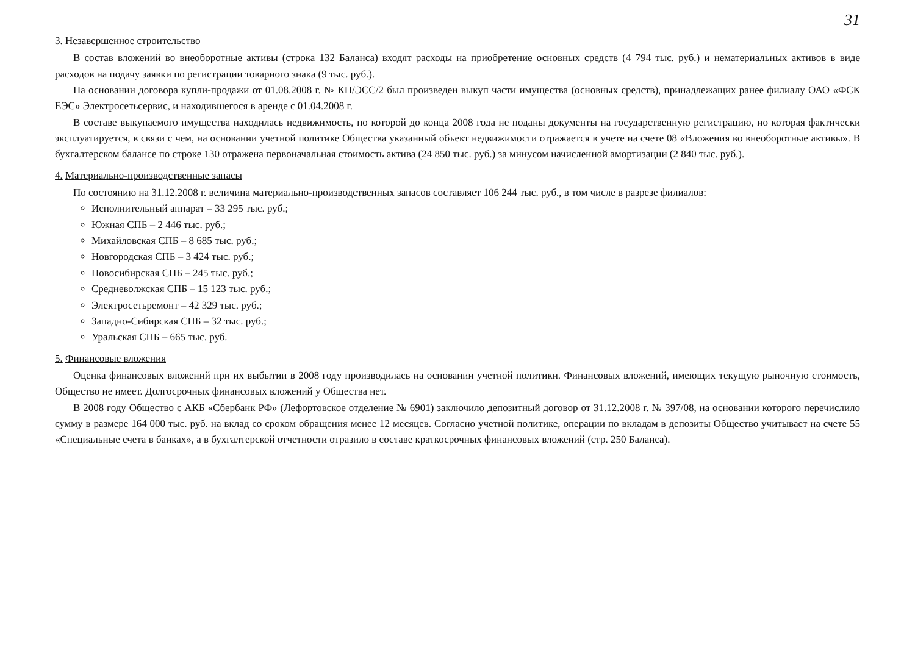31
3. Незавершенное строительство
В состав вложений во внеоборотные активы (строка 132 Баланса) входят расходы на приобретение основных средств (4 794 тыс. руб.) и нематериальных активов в виде расходов на подачу заявки по регистрации товарного знака (9 тыс. руб.).
На основании договора купли-продажи от 01.08.2008 г. № КП/ЭСС/2 был произведен выкуп части имущества (основных средств), принадлежащих ранее филиалу ОАО «ФСК ЕЭС» Электросетьсервис, и находившегося в аренде с 01.04.2008 г.
В составе выкупаемого имущества находилась недвижимость, по которой до конца 2008 года не поданы документы на государственную регистрацию, но которая фактически эксплуатируется, в связи с чем, на основании учетной политике Общества указанный объект недвижимости отражается в учете на счете 08 «Вложения во внеоборотные активы». В бухгалтерском балансе по строке 130 отражена первоначальная стоимость актива (24 850 тыс. руб.) за минусом начисленной амортизации (2 840 тыс. руб.).
4. Материально-производственные запасы
По состоянию на 31.12.2008 г. величина материально-производственных запасов составляет 106 244 тыс. руб., в том числе в разрезе филиалов:
Исполнительный аппарат – 33 295 тыс. руб.;
Южная СПБ – 2 446 тыс. руб.;
Михайловская СПБ – 8 685 тыс. руб.;
Новгородская СПБ – 3 424 тыс. руб.;
Новосибирская СПБ – 245 тыс. руб.;
Средневолжская СПБ – 15 123 тыс. руб.;
Электросетьремонт – 42 329 тыс. руб.;
Западно-Сибирская СПБ – 32 тыс. руб.;
Уральская СПБ – 665 тыс. руб.
5. Финансовые вложения
Оценка финансовых вложений при их выбытии в 2008 году производилась на основании учетной политики. Финансовых вложений, имеющих текущую рыночную стоимость, Общество не имеет. Долгосрочных финансовых вложений у Общества нет.
В 2008 году Общество с АКБ «Сбербанк РФ» (Лефортовское отделение № 6901) заключило депозитный договор от 31.12.2008 г. № 397/08, на основании которого перечислило сумму в размере 164 000 тыс. руб. на вклад со сроком обращения менее 12 месяцев. Согласно учетной политике, операции по вкладам в депозиты Общество учитывает на счете 55 «Специальные счета в банках», а в бухгалтерской отчетности отразило в составе краткосрочных финансовых вложений (стр. 250 Баланса).